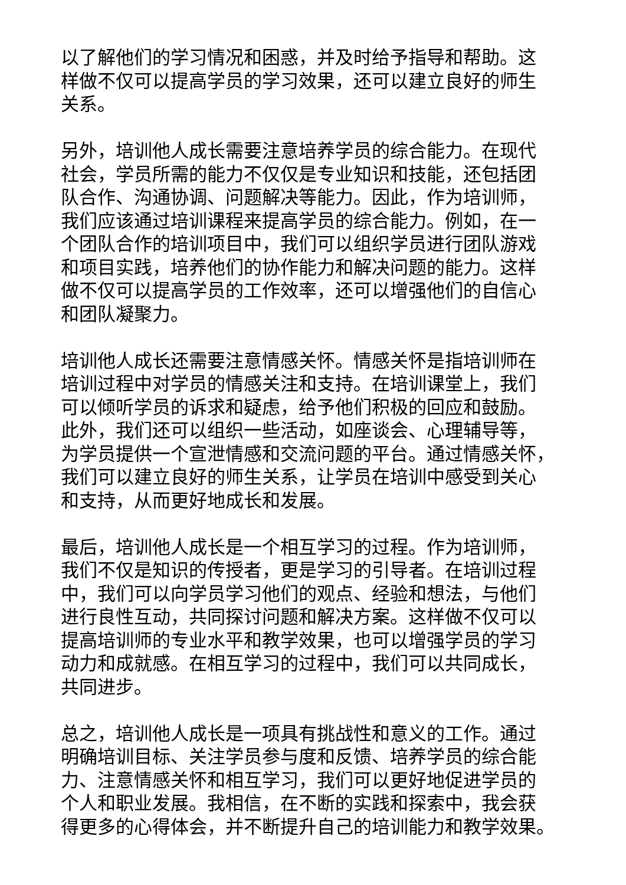以了解他们的学习情况和困惑，并及时给予指导和帮助。这
样做不仅可以提高学员的学习效果，还可以建立良好的师生
关系。
另外，培训他人成长需要注意培养学员的综合能力。在现代
社会，学员所需的能力不仅仅是专业知识和技能，还包括团
队合作、沟通协调、问题解决等能力。因此，作为培训师，
我们应该通过培训课程来提高学员的综合能力。例如，在一
个团队合作的培训项目中，我们可以组织学员进行团队游戏
和项目实践，培养他们的协作能力和解决问题的能力。这样
做不仅可以提高学员的工作效率，还可以增强他们的自信心
和团队凝聚力。
培训他人成长还需要注意情感关怀。情感关怀是指培训师在
培训过程中对学员的情感关注和支持。在培训课堂上，我们
可以倾听学员的诉求和疑虑，给予他们积极的回应和鼓励。
此外，我们还可以组织一些活动，如座谈会、心理辅导等，
为学员提供一个宣泄情感和交流问题的平台。通过情感关怀，
我们可以建立良好的师生关系，让学员在培训中感受到关心
和支持，从而更好地成长和发展。
最后，培训他人成长是一个相互学习的过程。作为培训师，
我们不仅是知识的传授者，更是学习的引导者。在培训过程
中，我们可以向学员学习他们的观点、经验和想法，与他们
进行良性互动，共同探讨问题和解决方案。这样做不仅可以
提高培训师的专业水平和教学效果，也可以增强学员的学习
动力和成就感。在相互学习的过程中，我们可以共同成长，
共同进步。
总之，培训他人成长是一项具有挑战性和意义的工作。通过
明确培训目标、关注学员参与度和反馈、培养学员的综合能
力、注意情感关怀和相互学习，我们可以更好地促进学员的
个人和职业发展。我相信，在不断的实践和探索中，我会获
得更多的心得体会，并不断提升自己的培训能力和教学效果。